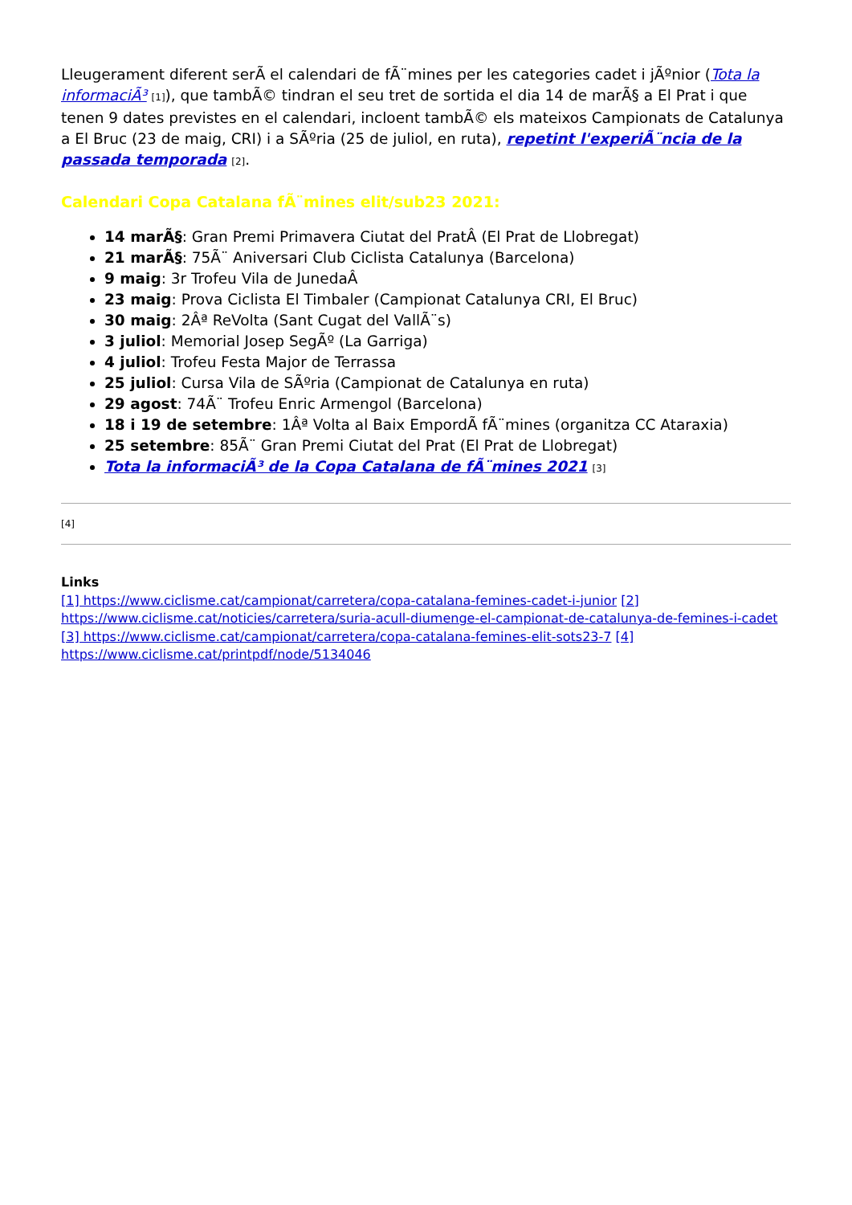Lleugerament diferent serÃ el calendari de fÃ¨mines per les categories cadet i jÃºnior (Tota la informaciÃ³ [1]), que tambÃ© tindran el seu tret de sortida el dia 14 de marÃ§ a El Prat i que tenen 9 dates previstes en el calendari, incloent tambÃ© els mateixos Campionats de Catalunya a El Bruc (23 de maig, CRI) i a SÃºria (25 de juliol, en ruta), repetint l'experiÃ¨ncia de la passada temporada [2].
Calendari Copa Catalana fÃ¨mines elit/sub23 2021:
14 marÃ§: Gran Premi Primavera Ciutat del PratÂ (El Prat de Llobregat)
21 marÃ§: 75Ã¨ Aniversari Club Ciclista Catalunya (Barcelona)
9 maig: 3r Trofeu Vila de JunedaÂ
23 maig: Prova Ciclista El Timbaler (Campionat Catalunya CRI, El Bruc)
30 maig: 2Âª ReVolta (Sant Cugat del VallÃ¨s)
3 juliol: Memorial Josep SegÃº (La Garriga)
4 juliol: Trofeu Festa Major de Terrassa
25 juliol: Cursa Vila de SÃºria (Campionat de Catalunya en ruta)
29 agost: 74Ã¨ Trofeu Enric Armengol (Barcelona)
18 i 19 de setembre: 1Âª Volta al Baix EmpordÃ fÃ¨mines (organitza CC Ataraxia)
25 setembre: 85Ã¨ Gran Premi Ciutat del Prat (El Prat de Llobregat)
Tota la informaciÃ³ de la Copa Catalana de fÃ¨mines 2021 [3]
[4]
Links
[1] https://www.ciclisme.cat/campionat/carretera/copa-catalana-femines-cadet-i-junior [2] https://www.ciclisme.cat/noticies/carretera/suria-acull-diumenge-el-campionat-de-catalunya-de-femines-i-cadet [3] https://www.ciclisme.cat/campionat/carretera/copa-catalana-femines-elit-sots23-7 [4] https://www.ciclisme.cat/printpdf/node/5134046